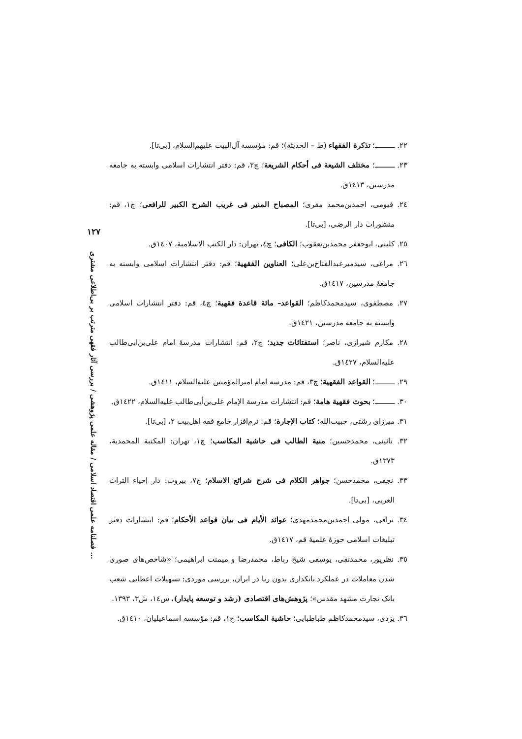۱۲۷
فصلنامه علمی اقتصاد اسلامی / مقاله علمی پژوهشی / بررسی آثار فقهی مترتب بر بی‌اطلاعی مشتری ...
۲۲. ــــــــــ؛ تذكرة الفقهاء (ط – الحديثة)؛ قم: مؤسسة آل‌البيت علیهم‌السلام، [بی‌تا].
۲۳. ــــــــــ؛ مختلف الشيعة فى أحكام الشريعة؛ چ۲، قم: دفتر انتشارات اسلامی وابسته به جامعه مدرسین، ۱٤۱۳ق.
۲٤. فیومی، احمدبن‌محمد مقری؛ المصباح المنير فى غريب الشرح الكبير للرافعى؛ چ۱، قم: منشورات دار الرضی، [بی‌تا].
۲٥. کلینی، ابوجعفر محمدبن‌یعقوب؛ الكافى؛ چ٤، تهران: دار الكتب الاسلامية، ۱٤۰۷ق.
۲٦. مراغی، سیدمیرعبدالفتاح‌بن‌علی؛ العناوين الفقهية؛ قم: دفتر انتشارات اسلامی وابسته به جامعهٔ مدرسین، ۱٤۱۷ق.
۲۷. مصطفوی، سیدمحمدکاظم؛ القواعد– مائة قاعدة فقهية؛ چ٤، قم: دفتر انتشارات اسلامی وابسته به جامعه مدرسین، ۱٤۲۱ق.
۲۸. مکارم شیرازی، ناصر؛ استفتائات جديد؛ چ۲، قم: انتشارات مدرسهٔ امام علی‌بن‌ابی‌طالب علیه‌السلام، ۱٤۲۷ق.
۲۹. ــــــــــ؛ القواعد الفقهية؛ چ۳، قم: مدرسه امام امیرالمؤمنین علیه‌السلام، ۱٤۱۱ق.
۳۰. ــــــــــ؛ بحوث فقهية هامة؛ قم: انتشارات مدرسة الإمام علی‌بن‌أبی‌طالب علیه‌السلام، ۱٤۲۲ق.
۳۱. میرزای رشتی، حبیب‌الله؛ كتاب الإجارة؛ قم: نرم‌افزار جامع فقه اهل‌بیت ۲، [بی‌تا].
۳۲. نائینی، محمدحسین؛ منية الطالب فى حاشية المكاسب؛ چ۱، تهران: المكتبة المحمدية، ۱۳۷۳ق.
۳۳. نجفی، محمدحسن؛ جواهر الكلام فى شرح شرائع الاسلام؛ چ۷، بیروت: دار إحياء التراث العربی، [بی‌تا].
۳٤. نراقی، مولی احمدبن‌محمدمهدی؛ عوائد الأيام فى بيان قواعد الأحكام؛ قم: انتشارات دفتر تبلیغات اسلامی حوزهٔ علمیهٔ قم، ۱٤۱۷ق.
۳٥. نظرپور، محمدنقی، یوسفی شیخ رباط، محمدرضا و میمنت ابراهیمی؛ «شاخص‌های صوری شدن معاملات در عملکرد بانکداری بدون ربا در ایران، بررسی موردی: تسهیلات اعطایی شعب بانک تجارت مشهد مقدس»؛ پژوهش‌های اقتصادی (رشد و توسعه پایدار)، س۱٤، ش۳، ۱۳۹۳.
۳٦. یزدی، سیدمحمدکاظم طباطبایی؛ حاشية المكاسب؛ چ۱، قم: مؤسسه اسماعیلیان، ۱٤۱۰ق.